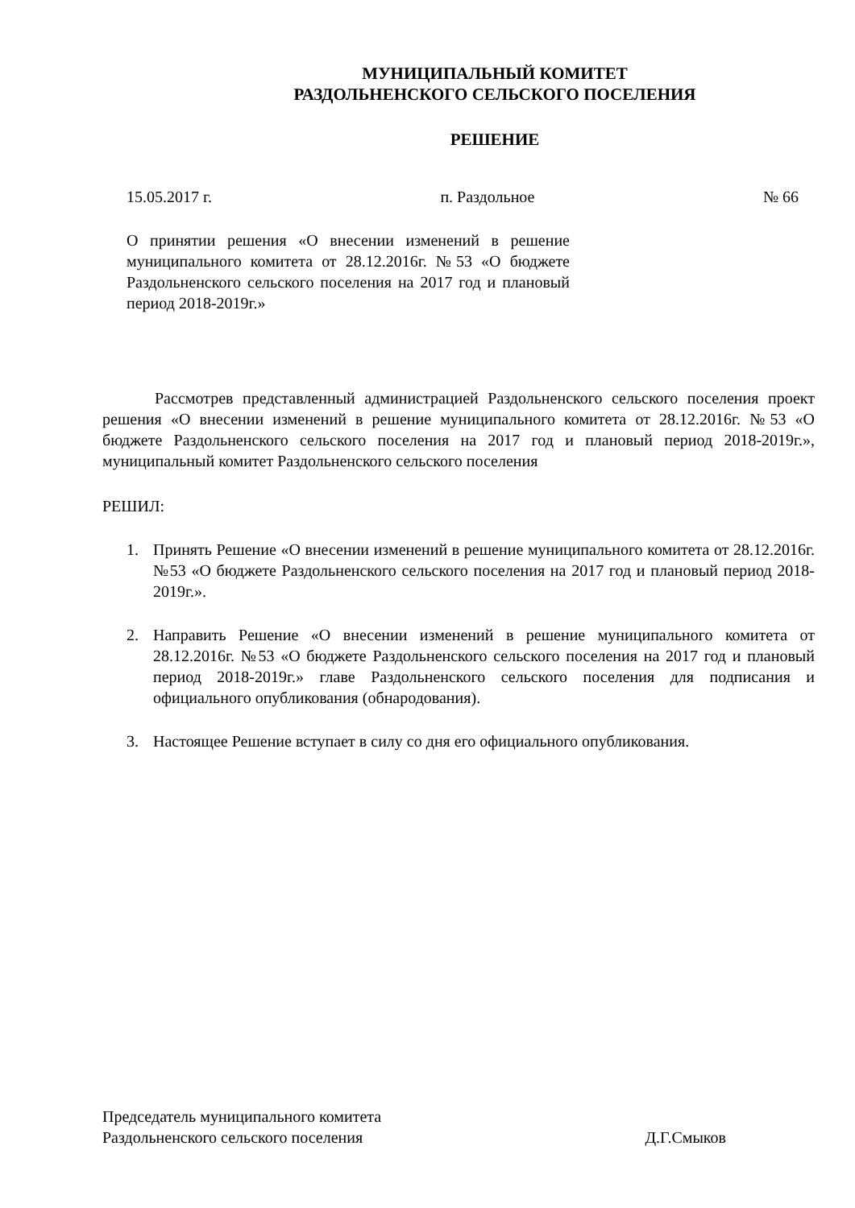МУНИЦИПАЛЬНЫЙ КОМИТЕТ
РАЗДОЛЬНЕНСКОГО СЕЛЬСКОГО ПОСЕЛЕНИЯ
РЕШЕНИЕ
15.05.2017 г. п. Раздольное № 66
О принятии решения «О внесении изменений в решение муниципального комитета от 28.12.2016г. №53 «О бюджете Раздольненского сельского поселения на 2017 год и плановый период 2018-2019г.»
Рассмотрев представленный администрацией Раздольненского сельского поселения проект решения «О внесении изменений в решение муниципального комитета от 28.12.2016г. №53 «О бюджете Раздольненского сельского поселения на 2017 год и плановый период 2018-2019г.», муниципальный комитет Раздольненского сельского поселения
РЕШИЛ:
1. Принять Решение «О внесении изменений в решение муниципального комитета от 28.12.2016г. №53 «О бюджете Раздольненского сельского поселения на 2017 год и плановый период 2018-2019г.».
2. Направить Решение «О внесении изменений в решение муниципального комитета от 28.12.2016г. №53 «О бюджете Раздольненского сельского поселения на 2017 год и плановый период 2018-2019г.» главе Раздольненского сельского поселения для подписания и официального опубликования (обнародования).
3. Настоящее Решение вступает в силу со дня его официального опубликования.
Председатель муниципального комитета
Раздольненского сельского поселения
Д.Г.Смыков